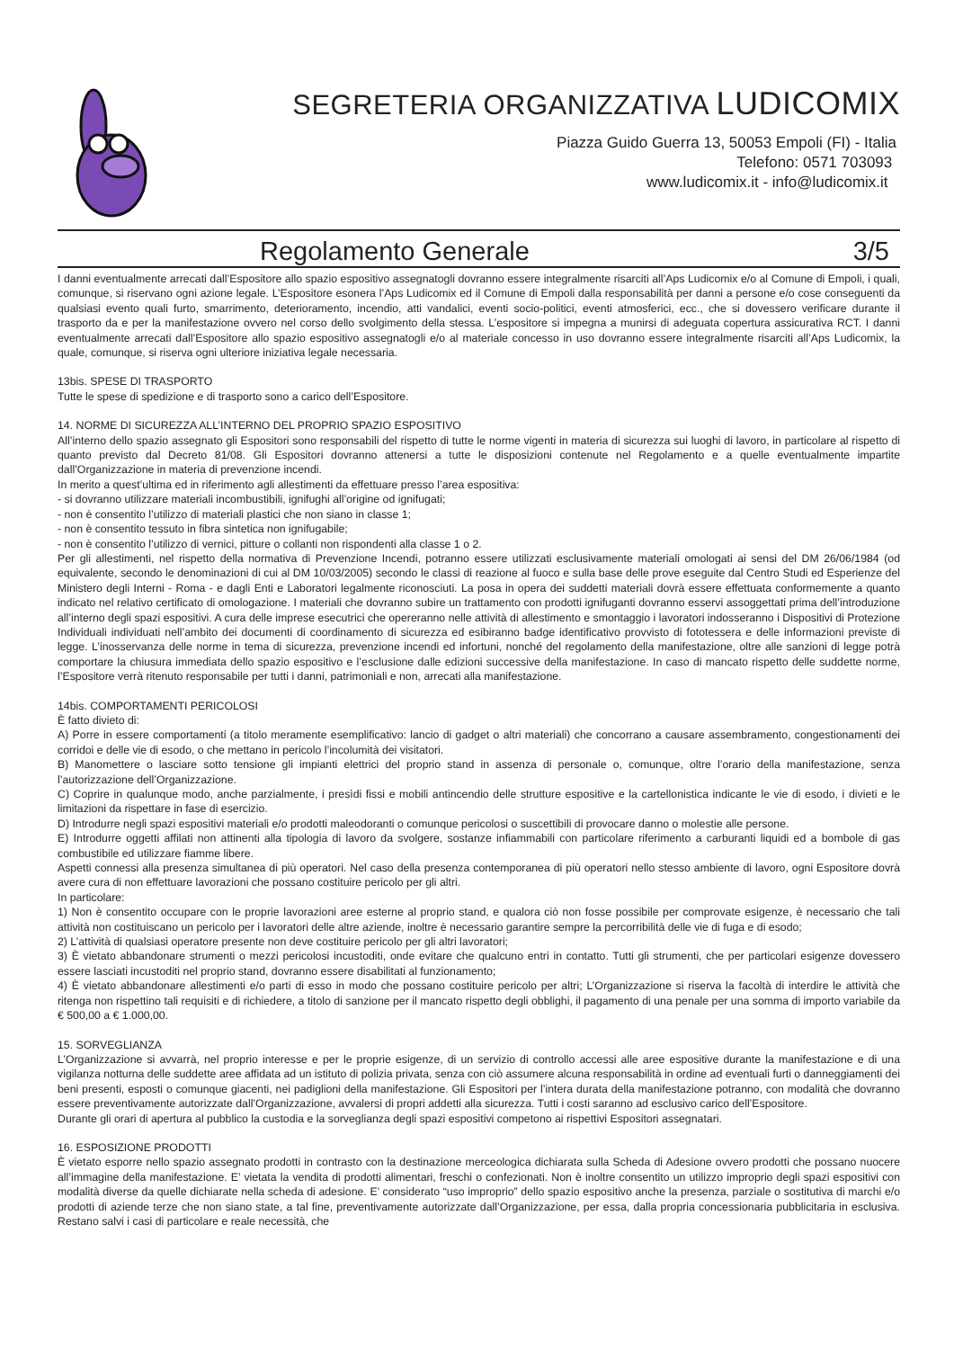SEGRETERIA ORGANIZZATIVA LUDICOMIX
Piazza Guido Guerra 13, 50053 Empoli (FI) - Italia
Telefono: 0571 703093
www.ludicomix.it - info@ludicomix.it
Regolamento Generale 3/5
I danni eventualmente arrecati dall’Espositore allo spazio espositivo assegnatogli dovranno essere integralmente risarciti all’Aps Ludicomix e/o al Comune di Empoli, i quali, comunque, si riservano ogni azione legale. L’Espositore esonera l’Aps Ludicomix ed il Comune di Empoli dalla responsabilità per danni a persone e/o cose conseguenti da qualsiasi evento quali furto, smarrimento, deterioramento, incendio, atti vandalici, eventi socio-politici, eventi atmosferici, ecc., che si dovessero verificare durante il trasporto da e per la manifestazione ovvero nel corso dello svolgimento della stessa. L’espositore si impegna a munirsi di adeguata copertura assicurativa RCT. I danni eventualmente arrecati dall’Espositore allo spazio espositivo assegnatogli e/o al materiale concesso in uso dovranno essere integralmente risarciti all’Aps Ludicomix, la quale, comunque, si riserva ogni ulteriore iniziativa legale necessaria.
13bis. SPESE DI TRASPORTO
Tutte le spese di spedizione e di trasporto sono a carico dell’Espositore.
14. NORME DI SICUREZZA ALL’INTERNO DEL PROPRIO SPAZIO ESPOSITIVO
All’interno dello spazio assegnato gli Espositori sono responsabili del rispetto di tutte le norme vigenti in materia di sicurezza sui luoghi di lavoro, in particolare al rispetto di quanto previsto dal Decreto 81/08. Gli Espositori dovranno attenersi a tutte le disposizioni contenute nel Regolamento e a quelle eventualmente impartite dall’Organizzazione in materia di prevenzione incendi.
In merito a quest’ultima ed in riferimento agli allestimenti da effettuare presso l’area espositiva:
- si dovranno utilizzare materiali incombustibili, ignifughi all’origine od ignifugati;
- non è consentito l’utilizzo di materiali plastici che non siano in classe 1;
- non è consentito tessuto in fibra sintetica non ignifugabile;
- non è consentito l’utilizzo di vernici, pitture o collanti non rispondenti alla classe 1 o 2.
Per gli allestimenti, nel rispetto della normativa di Prevenzione Incendi, potranno essere utilizzati esclusivamente materiali omologati ai sensi del DM 26/06/1984 (od equivalente, secondo le denominazioni di cui al DM 10/03/2005) secondo le classi di reazione al fuoco e sulla base delle prove eseguite dal Centro Studi ed Esperienze del Ministero degli Interni - Roma - e dagli Enti e Laboratori legalmente riconosciuti. La posa in opera dei suddetti materiali dovrà essere effettuata conformemente a quanto indicato nel relativo certificato di omologazione. I materiali che dovranno subire un trattamento con prodotti ignifuganti dovranno esservi assoggettati prima dell’introduzione all’interno degli spazi espositivi. A cura delle imprese esecutrici che opereranno nelle attività di allestimento e smontaggio i lavoratori indosseranno i Dispositivi di Protezione Individuali individuati nell’ambito dei documenti di coordinamento di sicurezza ed esibiranno badge identificativo provvisto di fototessera e delle informazioni previste di legge. L’inosservanza delle norme in tema di sicurezza, prevenzione incendi ed infortuni, nonché del regolamento della manifestazione, oltre alle sanzioni di legge potrà comportare la chiusura immediata dello spazio espositivo e l’esclusione dalle edizioni successive della manifestazione. In caso di mancato rispetto delle suddette norme, l’Espositore verrà ritenuto responsabile per tutti i danni, patrimoniali e non, arrecati alla manifestazione.
14bis. COMPORTAMENTI PERICOLOSI
È fatto divieto di:
A) Porre in essere comportamenti (a titolo meramente esemplificativo: lancio di gadget o altri materiali) che concorrano a causare assembramento, congestionamenti dei corridoi e delle vie di esodo, o che mettano in pericolo l’incolumità dei visitatori.
B) Manomettere o lasciare sotto tensione gli impianti elettrici del proprio stand in assenza di personale o, comunque, oltre l’orario della manifestazione, senza l’autorizzazione dell’Organizzazione.
C) Coprire in qualunque modo, anche parzialmente, i presìdi fissi e mobili antincendio delle strutture espositive e la cartellonistica indicante le vie di esodo, i divieti e le limitazioni da rispettare in fase di esercizio.
D) Introdurre negli spazi espositivi materiali e/o prodotti maleodoranti o comunque pericolosi o suscettibili di provocare danno o molestie alle persone.
E) Introdurre oggetti affilati non attinenti alla tipologia di lavoro da svolgere, sostanze infiammabili con particolare riferimento a carburanti liquidi ed a bombole di gas combustibile ed utilizzare fiamme libere.
Aspetti connessi alla presenza simultanea di più operatori. Nel caso della presenza contemporanea di più operatori nello stesso ambiente di lavoro, ogni Espositore dovrà avere cura di non effettuare lavorazioni che possano costituire pericolo per gli altri.
In particolare:
1) Non è consentito occupare con le proprie lavorazioni aree esterne al proprio stand, e qualora ciò non fosse possibile per comprovate esigenze, è necessario che tali attività non costituiscano un pericolo per i lavoratori delle altre aziende, inoltre è necessario garantire sempre la percorribilità delle vie di fuga e di esodo;
2) L’attività di qualsiasi operatore presente non deve costituire pericolo per gli altri lavoratori;
3) È vietato abbandonare strumenti o mezzi pericolosi incustoditi, onde evitare che qualcuno entri in contatto. Tutti gli strumenti, che per particolari esigenze dovessero essere lasciati incustoditi nel proprio stand, dovranno essere disabilitati al funzionamento;
4) È vietato abbandonare allestimenti e/o parti di esso in modo che possano costituire pericolo per altri; L’Organizzazione si riserva la facoltà di interdire le attività che ritenga non rispettino tali requisiti e di richiedere, a titolo di sanzione per il mancato rispetto degli obblighi, il pagamento di una penale per una somma di importo variabile da € 500,00 a € 1.000,00.
15. SORVEGLIANZA
L’Organizzazione si avvarrà, nel proprio interesse e per le proprie esigenze, di un servizio di controllo accessi alle aree espositive durante la manifestazione e di una vigilanza notturna delle suddette aree affidata ad un istituto di polizia privata, senza con ciò assumere alcuna responsabilità in ordine ad eventuali furti o danneggiamenti dei beni presenti, esposti o comunque giacenti, nei padiglioni della manifestazione. Gli Espositori per l’intera durata della manifestazione potranno, con modalità che dovranno essere preventivamente autorizzate dall’Organizzazione, avvalersi di propri addetti alla sicurezza. Tutti i costi saranno ad esclusivo carico dell’Espositore.
Durante gli orari di apertura al pubblico la custodia e la sorveglianza degli spazi espositivi competono ai rispettivi Espositori assegnatari.
16. ESPOSIZIONE PRODOTTI
È vietato esporre nello spazio assegnato prodotti in contrasto con la destinazione merceologica dichiarata sulla Scheda di Adesione ovvero prodotti che possano nuocere all’immagine della manifestazione. E’ vietata la vendita di prodotti alimentari, freschi o confezionati. Non è inoltre consentito un utilizzo improprio degli spazi espositivi con modalità diverse da quelle dichiarate nella scheda di adesione. E’ considerato “uso improprio” dello spazio espositivo anche la presenza, parziale o sostitutiva di marchi e/o prodotti di aziende terze che non siano state, a tal fine, preventivamente autorizzate dall’Organizzazione, per essa, dalla propria concessionaria pubblicitaria in esclusiva. Restano salvi i casi di particolare e reale necessità, che